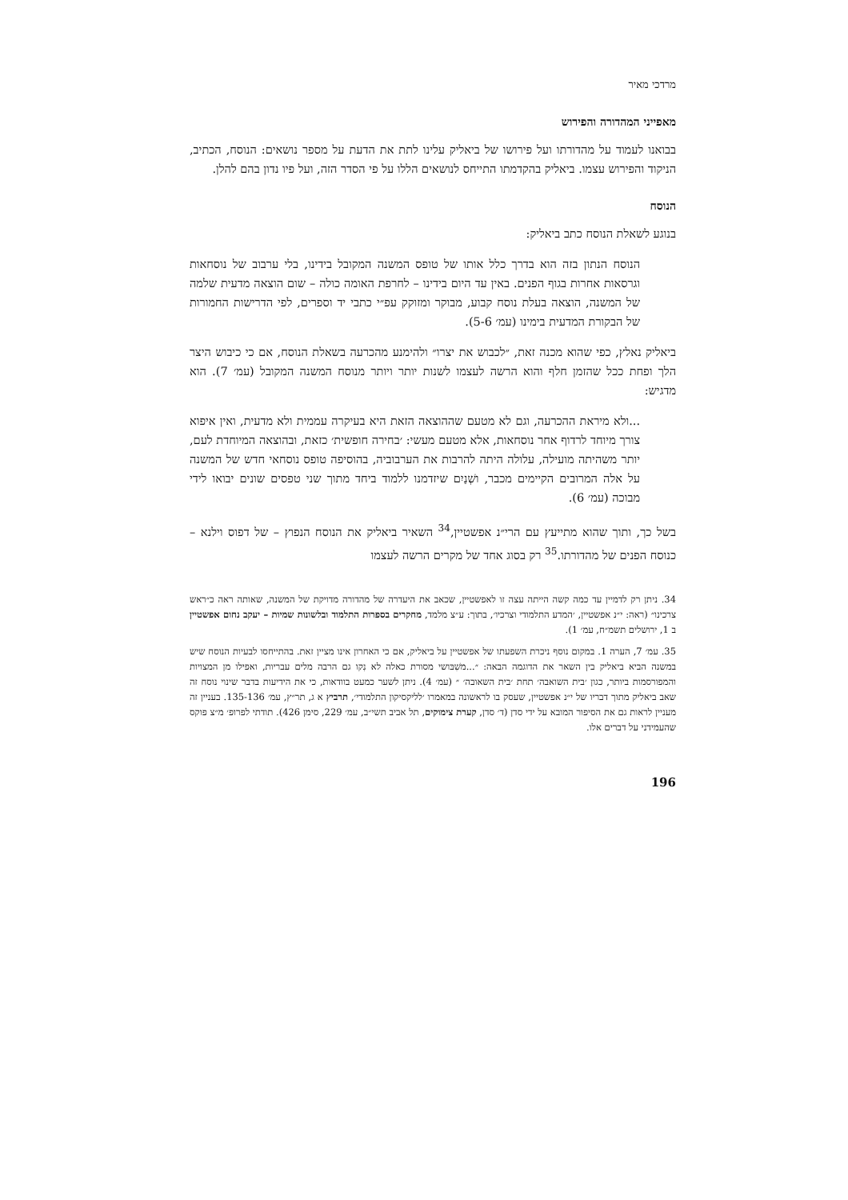מרדכי מאיר
מאפייני המהדורה והפירוש
בבואנו לעמוד על מהדורתו ועל פירושו של ביאליק עלינו לתת את הדעת על מספר נושאים: הנוסח, הכתיב, הניקוד והפירוש עצמו. ביאליק בהקדמתו התייחס לנושאים הללו על פי הסדר הזה, ועל פיו נדון בהם להלן.
הנוסח
בנוגע לשאלת הנוסח כתב ביאליק:
הנוסח הנתון בזה הוא בדרך כלל אותו של טופס המשנה המקובל בידינו, בלי ערבוב של נוסחאות וגרסאות אחרות בגוף הפנים. באין עד היום בידינו – לחרפת האומה כולה – שום הוצאה מדעית שלמה של המשנה, הוצאה בעלת נוסח קבוע, מבוקר ומזוקק עפ״י כתבי יד וספרים, לפי הדרישות החמורות של הבקורת המדעית בימינו (עמ׳ 5-6).
ביאליק נאלץ, כפי שהוא מכנה זאת, ״לכבוש את יצרו״ ולהימנע מהכרעה בשאלת הנוסח, אם כי כיבוש היצר הלך ופחת ככל שהזמן חלף והוא הרשה לעצמו לשנות יותר ויותר מנוסח המשנה המקובל (עמ׳ 7). הוא מדגיש:
...ולא מיראת ההכרעה, וגם לא מטעם שההוצאה הזאת היא בעיקרה עממית ולא מדעית, ואין איפוא צורך מיוחד לרדוף אחר נוסחאות, אלא מטעם מעשי: ׳בחירה חופשית׳ כזאת, ובהוצאה המיוחדת לעם, יותר משהיתה מועילה, עלולה היתה להרבות את הערבוביה, בהוסיפה טופס נוסחאי חדש של המשנה על אלה המרובים הקיימים מכבר, ושְׁנַיִם שיזדמנו ללמוד ביחד מתוך שני טפסים שונים יבואו לידי מבוכה (עמ׳ 6).
בשל כך, ותוך שהוא מתייעץ עם הרי״נ אפשטיין,<sup>34</sup> השאיר ביאליק את הנוסח הנפוץ – של דפוס וילנא – כנוסח הפנים של מהדורתו.<sup>35</sup> רק בסוג אחד של מקרים הרשה לעצמו
34. ניתן רק לדמיין עד כמה קשה הייתה עצה זו לאפשטיין, שכאב את היעדרה של מהדורה מדויקת של המשנה, שאותה ראה כ״ראש צרכינו״ (ראה: י״נ אפשטיין, ׳המדע התלמודי וצרכיו׳, בתוך: ע״צ מלמד, מחקרים בספרות התלמוד ובלשונות שמיות – יעקב נחום אפשטיין ב 1, ירושלים תשמ״ח, עמ׳ 1).
35. עמ׳ 7, הערה 1. במקום נוסף ניכרת השפעתו של אפשטיין על ביאליק, אם כי האחרון אינו מציין זאת. בהתייחסו לבעיות הנוסח שיש במשנה הביא ביאליק בין השאר את הדוגמה הבאה: ״...משִׁבּושי מסורת כאלה לא נִקו גם הרבה מלים עבריות, ואפילו מן המצויות והמפורסמות ביותר, כגון ׳בית השואבה׳ תחת ׳בית השאובה׳ ״ (עמ׳ 4). ניתן לשער כמעט בוודאות, כי את הידיעות בדבר שינוי נוסח זה שאב ביאליק מתוך דבריו של י״נ אפשטיין, שעסק בו לראשונה במאמרו ׳לליקסיקון התלמודי׳, תרביץ א ג, תר״ץ, עמ׳ 135-136. בעניין זה מעניין לראות גם את הסיפור המובא על ידי סדן (ד׳ סדן, קערת צימוקים, תל אביב תשי״ב, עמ׳ 229, סימן 426). תודתי לפרופ׳ מ״צ פוקס שהעמידני על דברים אלו.
196